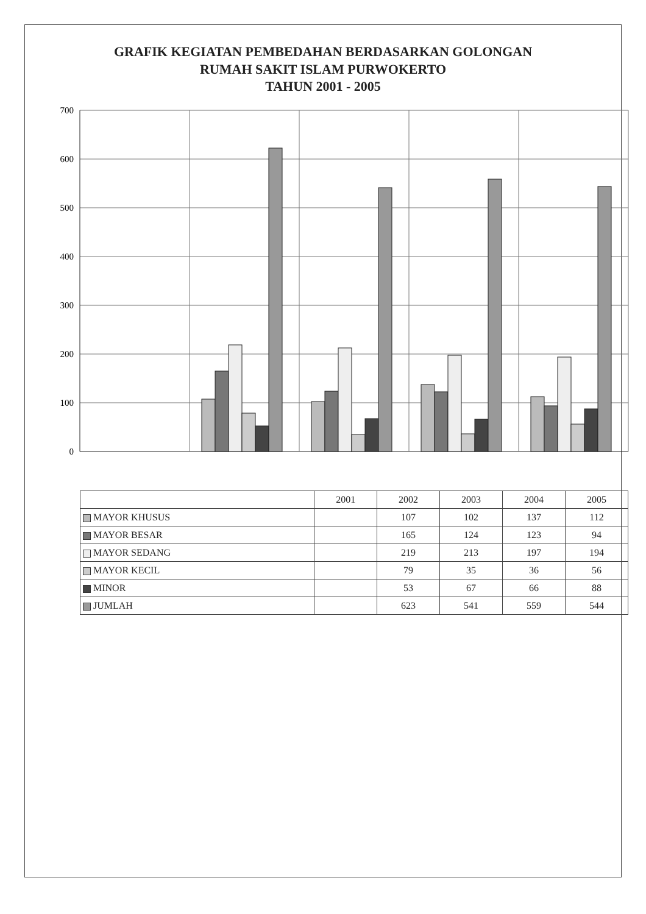GRAFIK KEGIATAN PEMBEDAHAN BERDASARKAN GOLONGAN
RUMAH SAKIT ISLAM PURWOKERTO
TAHUN 2001 - 2005
700
600
500
400
300
200
100
0
| | 2001 | 2002 | 2003 | 2004 | 2005 |
| --- | --- | --- | --- | --- | --- |
| MAYOR KHUSUS | | 107 | 102 | 137 | 112 |
| MAYOR BESAR | | 165 | 124 | 123 | 94 |
| MAYOR SEDANG | | 219 | 213 | 197 | 194 |
| MAYOR KECIL | | 79 | 35 | 36 | 56 |
| MINOR | | 53 | 67 | 66 | 88 |
| JUMLAH | | 623 | 541 | 559 | 544 |